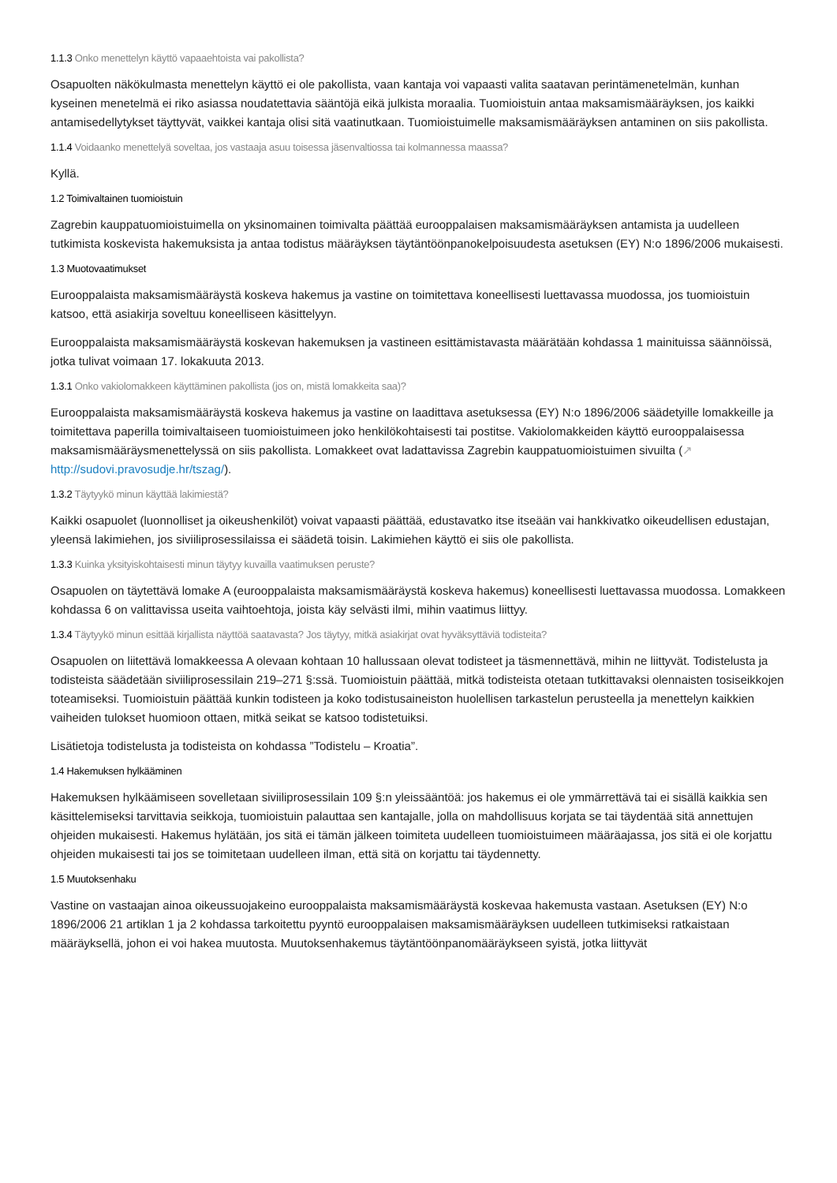1.1.3 Onko menettelyn käyttö vapaaehtoista vai pakollista?
Osapuolten näkökulmasta menettelyn käyttö ei ole pakollista, vaan kantaja voi vapaasti valita saatavan perintämenetelmän, kunhan kyseinen menetelmä ei riko asiassa noudatettavia sääntöjä eikä julkista moraalia. Tuomioistuin antaa maksamismääräyksen, jos kaikki antamisedellytykset täyttyvät, vaikkei kantaja olisi sitä vaatinutkaan. Tuomioistuimelle maksamismääräyksen antaminen on siis pakollista.
1.1.4 Voidaanko menettelyä soveltaa, jos vastaaja asuu toisessa jäsenvaltiossa tai kolmannessa maassa?
Kyllä.
1.2 Toimivaltainen tuomioistuin
Zagrebin kauppatuomioistuimella on yksinomainen toimivalta päättää eurooppalaisen maksamismääräyksen antamista ja uudelleen tutkimista koskevista hakemuksista ja antaa todistus määräyksen täytäntöönpanokelpoisuudesta asetuksen (EY) N:o 1896/2006 mukaisesti.
1.3 Muotovaatimukset
Eurooppalaista maksamismääräystä koskeva hakemus ja vastine on toimitettava koneellisesti luettavassa muodossa, jos tuomioistuin katsoo, että asiakirja soveltuu koneelliseen käsittelyyn.
Eurooppalaista maksamismääräystä koskevan hakemuksen ja vastineen esittämistavasta määrätään kohdassa 1 mainituissa säännöissä, jotka tulivat voimaan 17. lokakuuta 2013.
1.3.1 Onko vakiolomakkeen käyttäminen pakollista (jos on, mistä lomakkeita saa)?
Eurooppalaista maksamismääräystä koskeva hakemus ja vastine on laadittava asetuksessa (EY) N:o 1896/2006 säädetyille lomakkeille ja toimitettava paperilla toimivaltaiseen tuomioistuimeen joko henkilökohtaisesti tai postitse. Vakiolomakkeiden käyttö eurooppalaisessa maksamismääräysmenettelyssä on siis pakollista. Lomakkeet ovat ladattavissa Zagrebin kauppatuomioistuimen sivuilta (↗ http://sudovi.pravosudje.hr/tszag/).
1.3.2 Täytyykö minun käyttää lakimiestä?
Kaikki osapuolet (luonnolliset ja oikeushenkilöt) voivat vapaasti päättää, edustavatko itse itseään vai hankkivatko oikeudellisen edustajan, yleensä lakimiehen, jos siviiliprosessilaissa ei säädetä toisin. Lakimiehen käyttö ei siis ole pakollista.
1.3.3 Kuinka yksityiskohtaisesti minun täytyy kuvailla vaatimuksen peruste?
Osapuolen on täytettävä lomake A (eurooppalaista maksamismääräystä koskeva hakemus) koneellisesti luettavassa muodossa. Lomakkeen kohdassa 6 on valittavissa useita vaihtoehtoja, joista käy selvästi ilmi, mihin vaatimus liittyy.
1.3.4 Täytyykö minun esittää kirjallista näyttöä saatavasta? Jos täytyy, mitkä asiakirjat ovat hyväksyttäviä todisteita?
Osapuolen on liitettävä lomakkeessa A olevaan kohtaan 10 hallussaan olevat todisteet ja täsmennettävä, mihin ne liittyvät. Todistelusta ja todisteista säädetään siviiliprosessilain 219–271 §:ssä. Tuomioistuin päättää, mitkä todisteista otetaan tutkittavaksi olennaisten tosiseikkojen toteamiseksi. Tuomioistuin päättää kunkin todisteen ja koko todistusaineiston huolellisen tarkastelun perusteella ja menettelyn kaikkien vaiheiden tulokset huomioon ottaen, mitkä seikat se katsoo todistetuiksi.
Lisätietoja todistelusta ja todisteista on kohdassa ”Todistelu – Kroatia”.
1.4 Hakemuksen hylkääminen
Hakemuksen hylkäämiseen sovelletaan siviiliprosessilain 109 §:n yleissääntöä: jos hakemus ei ole ymmärrettävä tai ei sisällä kaikkia sen käsittelemiseksi tarvittavia seikkoja, tuomioistuin palauttaa sen kantajalle, jolla on mahdollisuus korjata se tai täydentää sitä annettujen ohjeiden mukaisesti. Hakemus hylätään, jos sitä ei tämän jälkeen toimiteta uudelleen tuomioistuimeen määräajassa, jos sitä ei ole korjattu ohjeiden mukaisesti tai jos se toimitetaan uudelleen ilman, että sitä on korjattu tai täydennetty.
1.5 Muutoksenhaku
Vastine on vastaajan ainoa oikeussuojakeino eurooppalaista maksamismääräystä koskevaa hakemusta vastaan. Asetuksen (EY) N:o 1896/2006 21 artiklan 1 ja 2 kohdassa tarkoitettu pyyntö eurooppalaisen maksamismääräyksen uudelleen tutkimiseksi ratkaistaan määräyksellä, johon ei voi hakea muutosta. Muutoksenhakemus täytäntöönpanomääräykseen syistä, jotka liittyvät